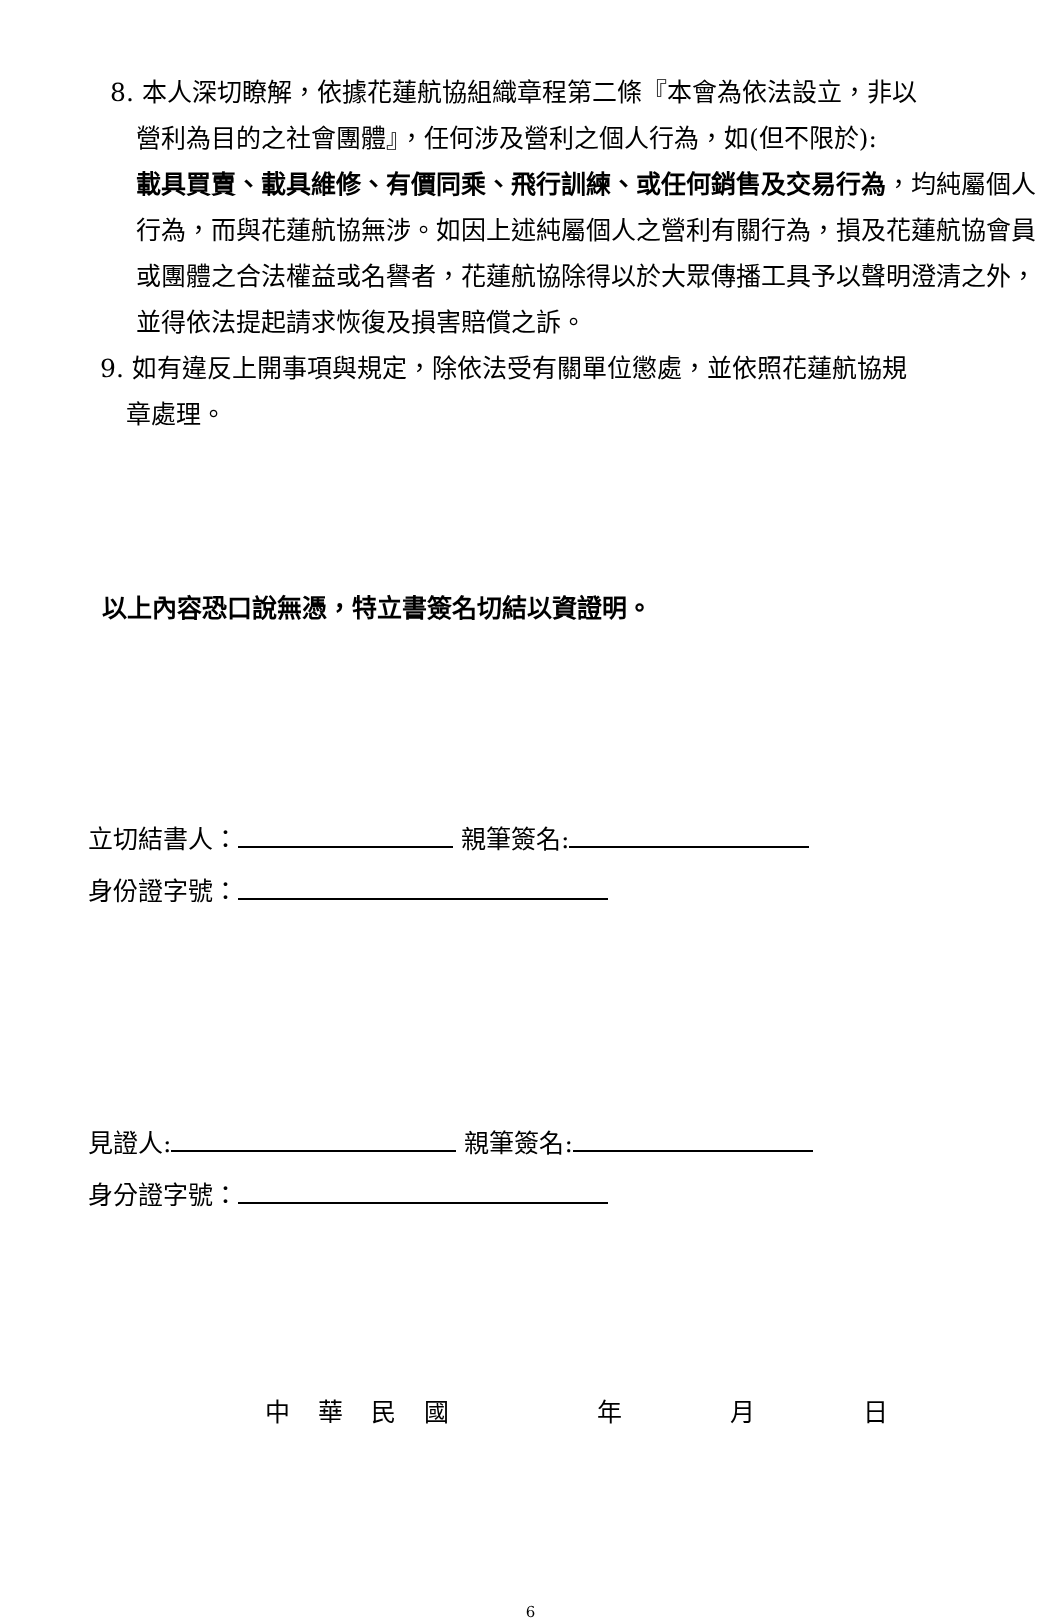8. 本人深切瞭解，依據花蓮航協組織章程第二條『本會為依法設立，非以
營利為目的之社會團體』，任何涉及營利之個人行為，如(但不限於):
載具買賣、載具維修、有價同乘、飛行訓練、或任何銷售及交易行為，均純屬個人行為，而與花蓮航協無涉。如因上述純屬個人之營利有關行為，損及花蓮航協會員或團體之合法權益或名譽者，花蓮航協除得以於大眾傳播工具予以聲明澄清之外，並得依法提起請求恢復及損害賠償之訴。
9. 如有違反上開事項與規定，除依法受有關單位懲處，並依照花蓮航協規
章處理。
以上內容恐口說無憑，特立書簽名切結以資證明。
立切結書人： 親筆簽名:
身份證字號：
見證人: 親筆簽名:
身分證字號：
中 華 民 國 年 月 日
6